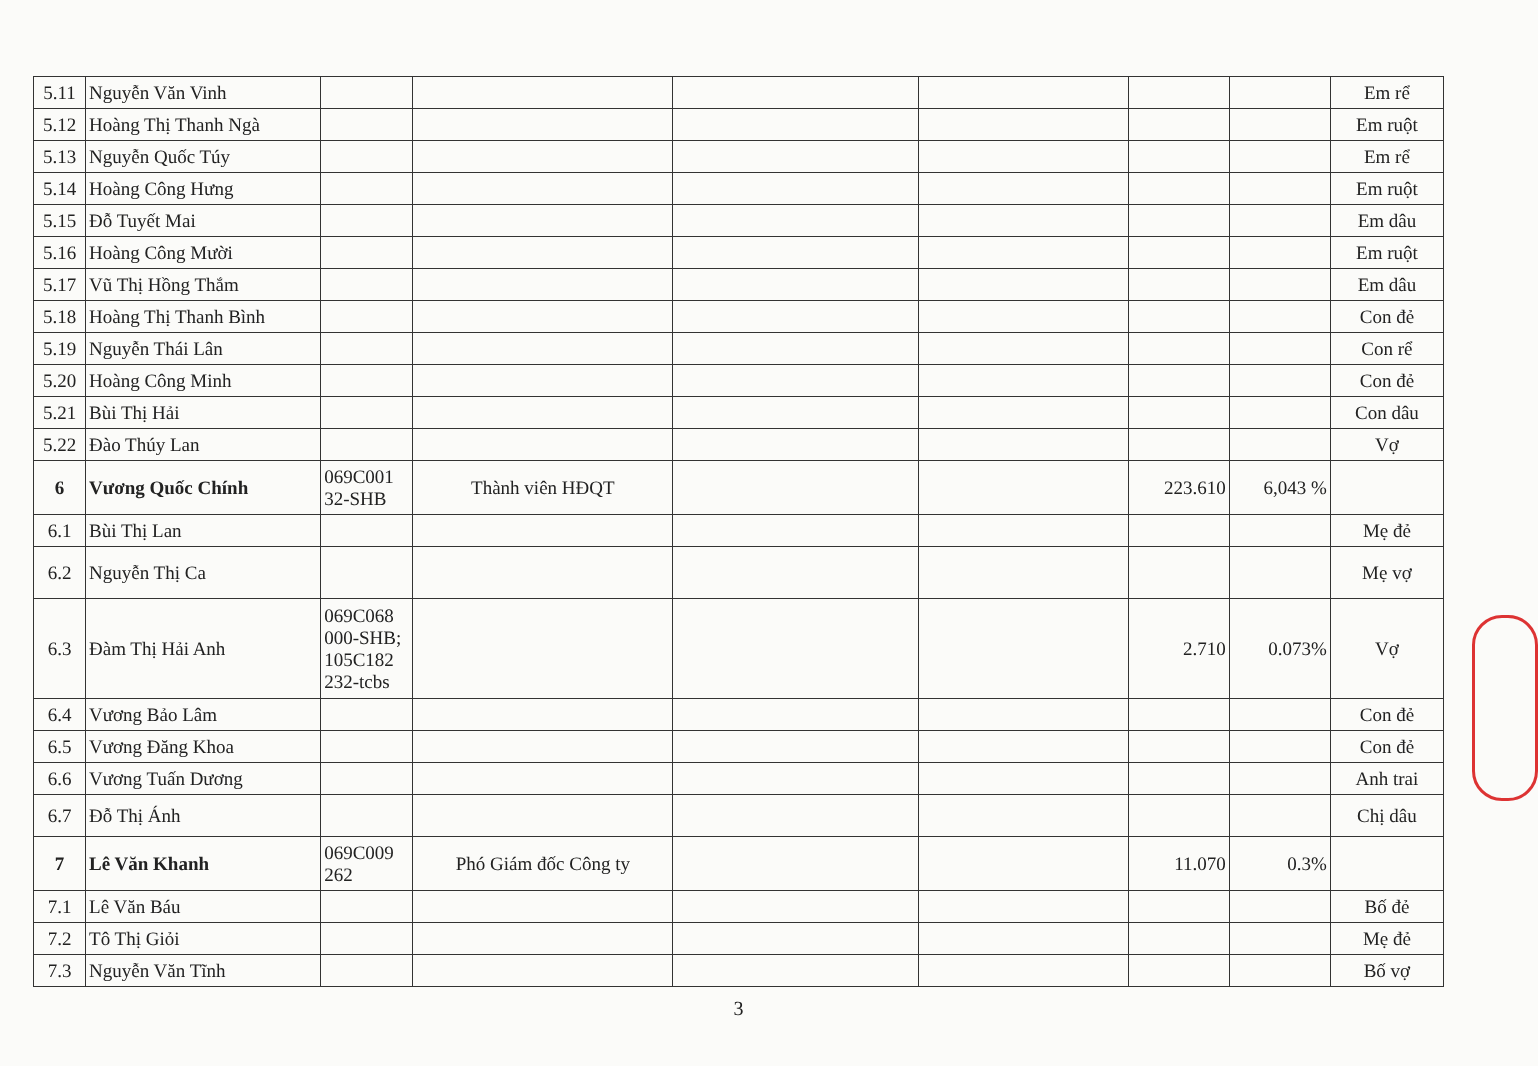| 5.11 | Nguyễn Văn Vinh | | | | | | | Em rể |
| 5.12 | Hoàng Thị Thanh Ngà | | | | | | | Em ruột |
| 5.13 | Nguyễn Quốc Túy | | | | | | | Em rể |
| 5.14 | Hoàng Công Hưng | | | | | | | Em ruột |
| 5.15 | Đỗ Tuyết Mai | | | | | | | Em dâu |
| 5.16 | Hoàng Công Mười | | | | | | | Em ruột |
| 5.17 | Vũ Thị Hồng Thắm | | | | | | | Em dâu |
| 5.18 | Hoàng Thị Thanh Bình | | | | | | | Con đẻ |
| 5.19 | Nguyễn Thái Lân | | | | | | | Con rể |
| 5.20 | Hoàng Công Minh | | | | | | | Con đẻ |
| 5.21 | Bùi Thị Hải | | | | | | | Con dâu |
| 5.22 | Đào Thúy Lan | | | | | | | Vợ |
| 6 | Vương Quốc Chính | 069C001 32-SHB | Thành viên HĐQT | | | 223.610 | 6,043 % | |
| 6.1 | Bùi Thị Lan | | | | | | | Mẹ đẻ |
| 6.2 | Nguyễn Thị Ca | | | | | | | Mẹ vợ |
| 6.3 | Đàm Thị Hải Anh | 069C068 000-SHB; 105C182 232-tcbs | | | | 2.710 | 0.073% | Vợ |
| 6.4 | Vương Bảo Lâm | | | | | | | Con đẻ |
| 6.5 | Vương Đăng Khoa | | | | | | | Con đẻ |
| 6.6 | Vương Tuấn Dương | | | | | | | Anh trai |
| 6.7 | Đỗ Thị Ánh | | | | | | | Chị dâu |
| 7 | Lê Văn Khanh | 069C009 262 | Phó Giám đốc Công ty | | | 11.070 | 0.3% | |
| 7.1 | Lê Văn Báu | | | | | | | Bố đẻ |
| 7.2 | Tô Thị Giỏi | | | | | | | Mẹ đẻ |
| 7.3 | Nguyễn Văn Tĩnh | | | | | | | Bố vợ |
3